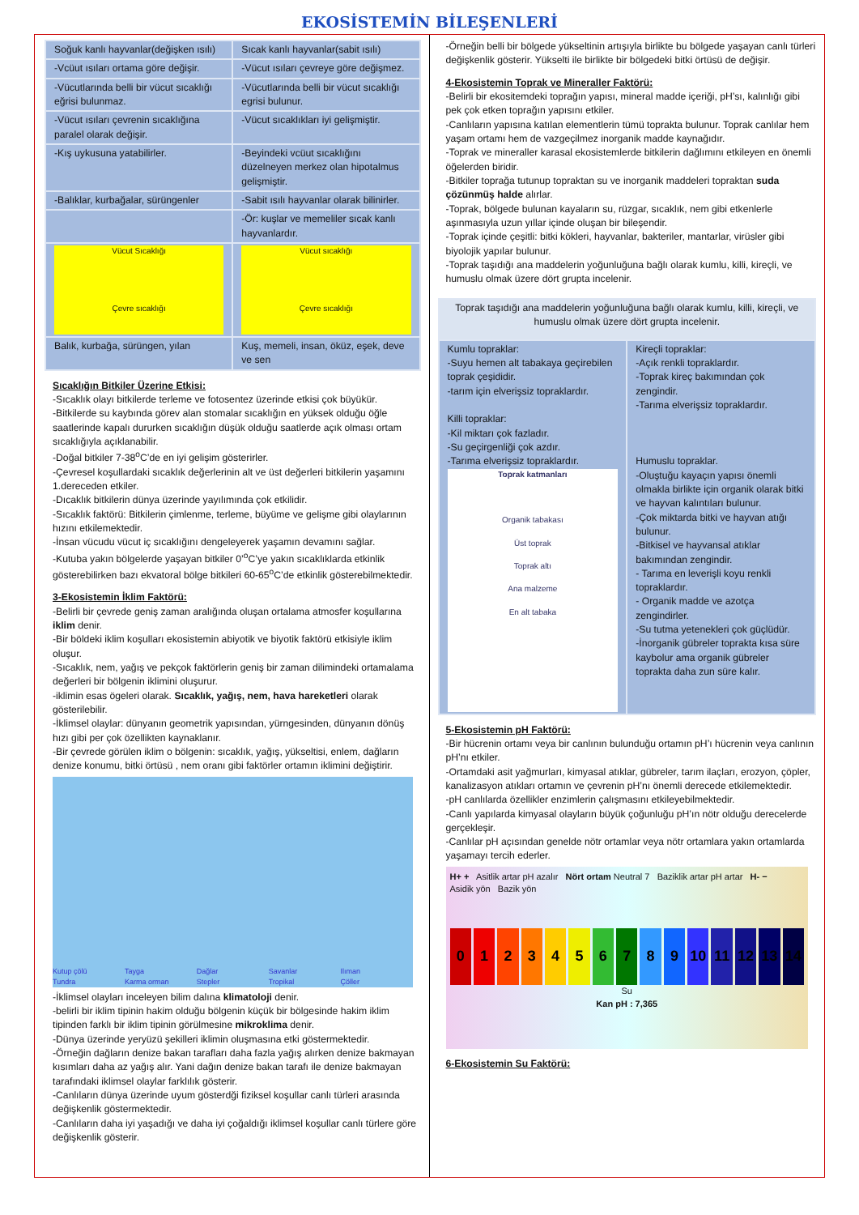EKOSİSTEMİN BİLEŞENLERİ
| Soğuk kanlı hayvanlar(değişken ısılı) | Sıcak kanlı hayvanlar(sabit ısılı) |
| -Vcüut ısıları ortama göre değişir. | -Vücut ısıları çevreye göre değişmez. |
| -Vücutlarında belli bir vücut sıcaklığı eğrisi bulunmaz. | -Vücutlarında belli bir vücut sıcaklığı egrisi bulunur. |
| -Vücut ısıları çevrenin sıcaklığına paralel olarak değişir. | -Vücut sıcaklıkları iyi gelişmiştir. |
| -Kış uykusuna yatabilirler. | -Beyindeki vcüut sıcaklığını düzelneyen merkez olan hipotalmus gelişmiştir. |
| -Balıklar, kurbağalar, sürüngenler | -Sabit ısılı hayvanlar olarak bilinirler. |
| | -Ör: kuşlar ve memeliler sıcak kanlı hayvanlardır. |
| Vücut Sıcaklığı Çevre sıcaklığı | Vücut sıcaklığı Çevre sıcaklığı |
| Balık, kurbağa, sürüngen, yılan | Kuş, memeli, insan, öküz, eşek, deve ve sen |
Sıcaklığın Bitkiler Üzerine Etkisi:
-Sıcaklık olayı bitkilerde terleme ve fotosentez üzerinde etkisi çok büyükür.
-Bitkilerde su kaybında görev alan stomalar sıcaklığın en yüksek olduğu öğle saatlerinde kapalı dururken sıcaklığın düşük olduğu saatlerde açık olması ortam sıcaklığıyla açıklanabilir.
-Doğal bitkiler 7-38<sup>o</sup>C’de en iyi gelişim gösterirler.
-Çevresel koşullardaki sıcaklık değerlerinin alt ve üst değerleri bitkilerin yaşamını 1.dereceden etkiler.
-Dıcaklık bitkilerin dünya üzerinde yayılımında çok etkilidir.
-Sıcaklık faktörü: Bitkilerin çimlenme, terleme, büyüme ve gelişme gibi olaylarının hızını etkilemektedir.
-İnsan vücudu vücut iç sıcaklığını dengeleyerek yaşamın devamını sağlar.
-Kutuba yakın bölgelerde yaşayan bitkiler 0’<sup>o</sup>C’ye yakın sıcaklıklarda etkinlik gösterebilirken bazı ekvatoral bölge bitkileri 60-65<sup>o</sup>C’de etkinlik gösterebilmektedir.
3-Ekosistemin İklim Faktörü:
-Belirli bir çevrede geniş zaman aralığında oluşan ortalama atmosfer koşullarına iklim denir.
-Bir böldeki iklim koşulları ekosistemin abiyotik ve biyotik faktörü etkisiyle iklim oluşur.
-Sıcaklık, nem, yağış ve pekçok faktörlerin geniş bir zaman dilimindeki ortamalama değerleri bir bölgenin iklimini oluşurur.
-iklimin esas ögeleri olarak. Sıcaklık, yağış, nem, hava hareketleri olarak gösterilebilir.
-İklimsel olaylar: dünyanın geometrik yapısından, yürngesinden, dünyanın dönüş hızı gibi per çok özellikten kaynaklanır.
-Bir çevrede görülen iklim o bölgenin: sıcaklık, yağış, yükseltisi, enlem, dağların denize konumu, bitki örtüsü , nem oranı gibi faktörler ortamın iklimini değiştirir.
Kutup çölü Tayga Dağlar Savanlar Ilıman Tundra Karma orman Stepler Tropikal Çöller
-İklimsel olayları inceleyen bilim dalına klimatoloji denir.
-belirli bir iklim tipinin hakim olduğu bölgenin küçük bir bölgesinde hakim iklim tipinden farklı bir iklim tipinin görülmesine mikroklima denir.
-Dünya üzerinde yeryüzü şekilleri iklimin oluşmasına etki göstermektedir.
-Örneğin dağların denize bakan tarafları daha fazla yağış alırken denize bakmayan kısımları daha az yağış alır. Yani dağın denize bakan tarafı ile denize bakmayan tarafındaki iklimsel olaylar farklılık gösterir.
-Canlıların dünya üzerinde uyum gösterdği fiziksel koşullar canlı türleri arasında değişkenlik göstermektedir.
-Canlıların daha iyi yaşadığı ve daha iyi çoğaldığı iklimsel koşullar canlı türlere göre değişkenlik gösterir.
-Örneğin belli bir bölgede yükseltinin artışıyla birlikte bu bölgede yaşayan canlı türleri değişkenlik gösterir. Yükselti ile birlikte bir bölgedeki bitki örtüsü de değişir.
4-Ekosistemin Toprak ve Mineraller Faktörü:
-Belirli bir ekositemdeki toprağın yapısı, mineral madde içeriği, pH’sı, kalınlığı gibi pek çok etken toprağın yapısını etkiler.
-Canlıların yapısına katılan elementlerin tümü toprakta bulunur. Toprak canlılar hem yaşam ortamı hem de vazgeçilmez inorganik madde kaynağıdır.
-Toprak ve mineraller karasal ekosistemlerde bitkilerin dağlımını etkileyen en önemli öğelerden biridir.
-Bitkiler toprağa tutunup topraktan su ve inorganik maddeleri topraktan suda çözünmüş halde alırlar.
-Toprak, bölgede bulunan kayaların su, rüzgar, sıcaklık, nem gibi etkenlerle aşınmasıyla uzun yıllar içinde oluşan bir bileşendir.
-Toprak içinde çeşitli: bitki kökleri, hayvanlar, bakteriler, mantarlar, virüsler gibi biyolojik yapılar bulunur.
-Toprak taşıdığı ana maddelerin yoğunluğuna bağlı olarak kumlu, killi, kireçli, ve humuslu olmak üzere dört grupta incelenir.
| Toprak taşıdığı ana maddelerin yoğunluğuna bağlı olarak kumlu, killi, kireçli, ve humuslu olmak üzere dört grupta incelenir. | |
| Kumlu topraklar: -Suyu hemen alt tabakaya geçirebilen toprak çeşididir. -tarım için elverişsiz topraklardır. Killi topraklar: -Kil miktarı çok fazladır. -Su geçirgenliği çok azdır. -Tarıma elverişsiz topraklardır. Toprak katmanları Organik tabakası Üst toprak Toprak altı Ana malzeme En alt tabaka | Kireçli topraklar: -Açık renkli topraklardır. -Toprak kireç bakımından çok zengindir. -Tarıma elverişsiz topraklardır. Humuslu topraklar. -Oluştuğu kayaçın yapısı önemli olmakla birlikte için organik olarak bitki ve hayvan kalıntıları bulunur. -Çok miktarda bitki ve hayvan atığı bulunur. -Bitkisel ve hayvansal atıklar bakımından zengindir. - Tarıma en leverişli koyu renkli topraklardır. - Organik madde ve azotça zengindirler. -Su tutma yetenekleri çok güçlüdür. -İnorganik gübreler toprakta kısa süre kaybolur ama organik gübreler toprakta daha zun süre kalır. |
5-Ekosistemin pH Faktörü:
-Bir hücrenin ortamı veya bir canlının bulunduğu ortamın pH’ı hücrenin veya canlının pH’nı etkiler.
-Ortamdaki asit yağmurları, kimyasal atıklar, gübreler, tarım ilaçları, erozyon, çöpler, kanalizasyon atıkları ortamın ve çevrenin pH’nı önemli derecede etkilemektedir.
-pH canlılarda özellikler enzimlerin çalışmasını etkileyebilmektedir.
-Canlı yapılarda kimyasal olayların büyük çoğunluğu pH’ın nötr olduğu derecelerde gerçekleşir.
-Canlılar pH açısından genelde nötr ortamlar veya nötr ortamlara yakın ortamlarda yaşamayı tercih ederler.
H+ + Asitlik artar pH azalır Nört ortam Neutral 7 Baziklik artar pH artar H- −
Asidik yön Bazik yön
0123456789 10 11 12 13 14
Su
Kan pH : 7,365
6-Ekosistemin Su Faktörü: